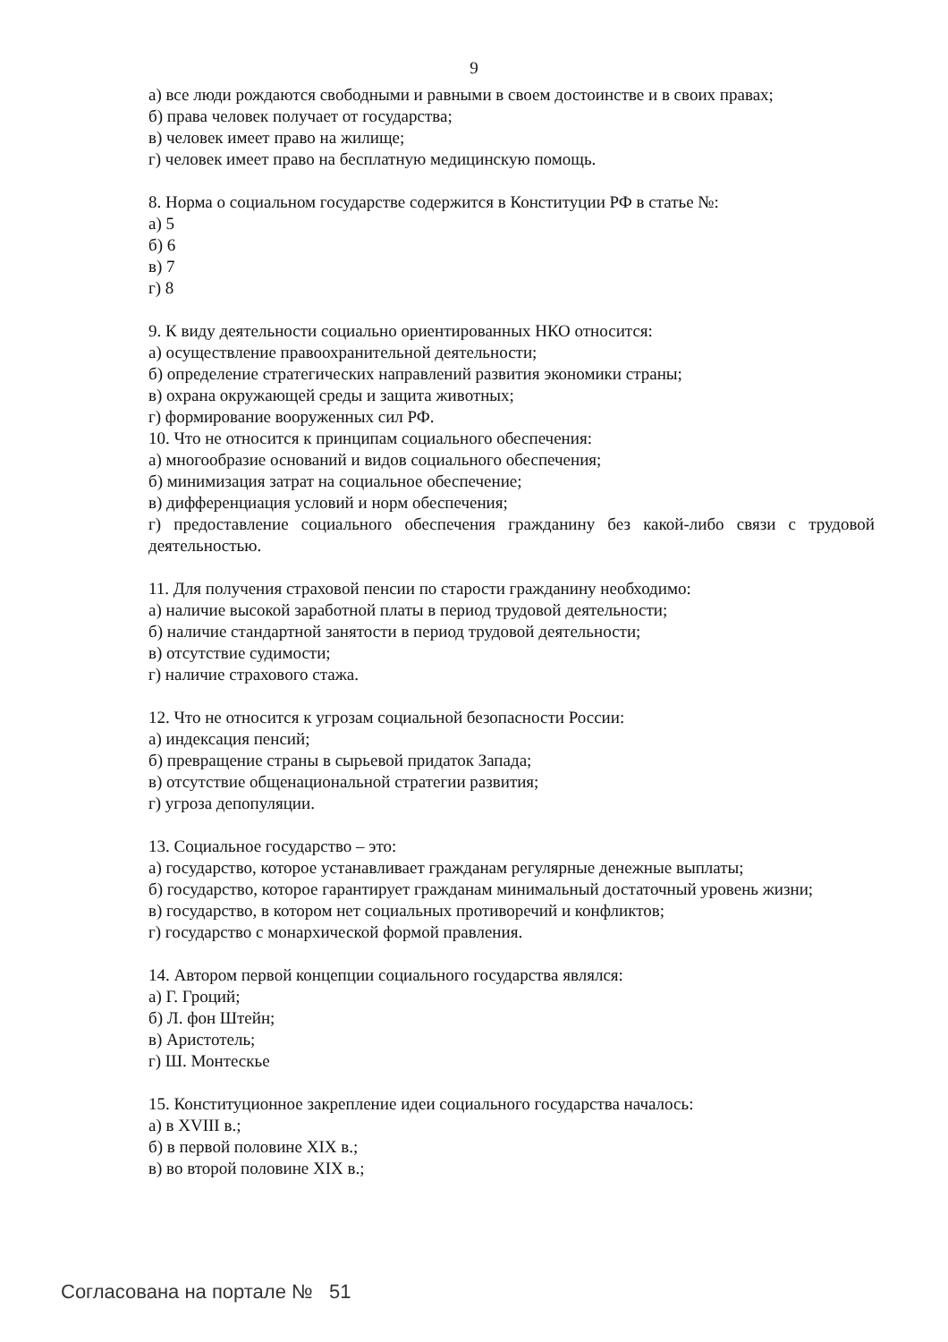9
а) все люди рождаются свободными и равными в своем достоинстве и в своих правах;
б) права человек получает от государства;
в) человек имеет право на жилище;
г) человек имеет право на бесплатную медицинскую помощь.
8. Норма о социальном государстве содержится в Конституции РФ в статье №:
а) 5
б) 6
в) 7
г) 8
9. К виду деятельности социально ориентированных НКО относится:
а) осуществление правоохранительной деятельности;
б) определение стратегических направлений развития экономики страны;
в) охрана окружающей среды и защита животных;
г) формирование вооруженных сил РФ.
10. Что не относится к принципам социального обеспечения:
а) многообразие оснований и видов социального обеспечения;
б) минимизация затрат на социальное обеспечение;
в) дифференциация условий и норм обеспечения;
г) предоставление социального обеспечения гражданину без какой-либо связи с трудовой деятельностью.
11. Для получения страховой пенсии по старости гражданину необходимо:
а) наличие высокой заработной платы в период трудовой деятельности;
б) наличие стандартной занятости в период трудовой деятельности;
в) отсутствие судимости;
г) наличие страхового стажа.
12. Что не относится к угрозам социальной безопасности России:
а) индексация пенсий;
б) превращение страны в сырьевой придаток Запада;
в) отсутствие общенациональной стратегии развития;
г) угроза депопуляции.
13. Социальное государство – это:
а) государство, которое устанавливает гражданам регулярные денежные выплаты;
б) государство, которое гарантирует гражданам минимальный достаточный уровень жизни;
в) государство, в котором нет социальных противоречий и конфликтов;
г) государство с монархической формой правления.
14. Автором первой концепции социального государства являлся:
а) Г. Гроций;
б) Л. фон Штейн;
в) Аристотель;
г) Ш. Монтескье
15. Конституционное закрепление идеи социального государства началось:
а) в XVIII в.;
б) в первой половине XIX в.;
в) во второй половине XIX в.;
Согласована на портале № 51